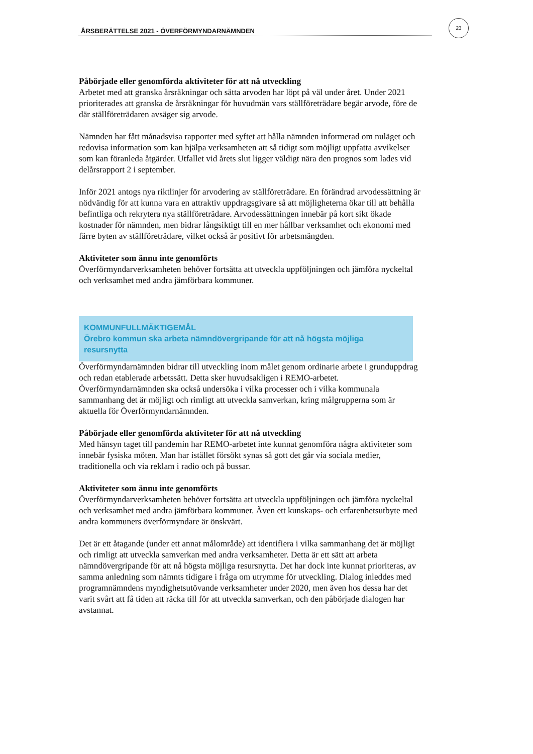ÅRSBERÄTTELSE 2021 - ÖVERFÖRMYNDARNÄMNDEN
23
Påbörjade eller genomförda aktiviteter för att nå utveckling
Arbetet med att granska årsräkningar och sätta arvoden har löpt på väl under året. Under 2021 prioriterades att granska de årsräkningar för huvudmän vars ställföreträdare begär arvode, före de där ställföreträdaren avsäger sig arvode.
Nämnden har fått månadsvisa rapporter med syftet att hålla nämnden informerad om nuläget och redovisa information som kan hjälpa verksamheten att så tidigt som möjligt uppfatta avvikelser som kan föranleda åtgärder. Utfallet vid årets slut ligger väldigt nära den prognos som lades vid delårsrapport 2 i september.
Inför 2021 antogs nya riktlinjer för arvodering av ställföreträdare. En förändrad arvodessättning är nödvändig för att kunna vara en attraktiv uppdragsgivare så att möjligheterna ökar till att behålla befintliga och rekrytera nya ställföreträdare. Arvodessättningen innebär på kort sikt ökade kostnader för nämnden, men bidrar långsiktigt till en mer hållbar verksamhet och ekonomi med färre byten av ställföreträdare, vilket också är positivt för arbetsmängden.
Aktiviteter som ännu inte genomförts
Överförmyndarverksamheten behöver fortsätta att utveckla uppföljningen och jämföra nyckeltal och verksamhet med andra jämförbara kommuner.
KOMMUNFULLMÄKTIGEMÅL
Örebro kommun ska arbeta nämndövergripande för att nå högsta möjliga resursnytta
Överförmyndarnämnden bidrar till utveckling inom målet genom ordinarie arbete i grunduppdrag och redan etablerade arbetssätt. Detta sker huvudsakligen i REMO-arbetet. Överförmyndarnämnden ska också undersöka i vilka processer och i vilka kommunala sammanhang det är möjligt och rimligt att utveckla samverkan, kring målgrupperna som är aktuella för Överförmyndarnämnden.
Påbörjade eller genomförda aktiviteter för att nå utveckling
Med hänsyn taget till pandemin har REMO-arbetet inte kunnat genomföra några aktiviteter som innebär fysiska möten. Man har istället försökt synas så gott det går via sociala medier, traditionella och via reklam i radio och på bussar.
Aktiviteter som ännu inte genomförts
Överförmyndarverksamheten behöver fortsätta att utveckla uppföljningen och jämföra nyckeltal och verksamhet med andra jämförbara kommuner. Även ett kunskaps- och erfarenhetsutbyte med andra kommuners överförmyndare är önskvärt.
Det är ett åtagande (under ett annat målområde) att identifiera i vilka sammanhang det är möjligt och rimligt att utveckla samverkan med andra verksamheter. Detta är ett sätt att arbeta nämndövergripande för att nå högsta möjliga resursnytta. Det har dock inte kunnat prioriteras, av samma anledning som nämnts tidigare i fråga om utrymme för utveckling. Dialog inleddes med programnämndens myndighetsutövande verksamheter under 2020, men även hos dessa har det varit svårt att få tiden att räcka till för att utveckla samverkan, och den påbörjade dialogen har avstannat.